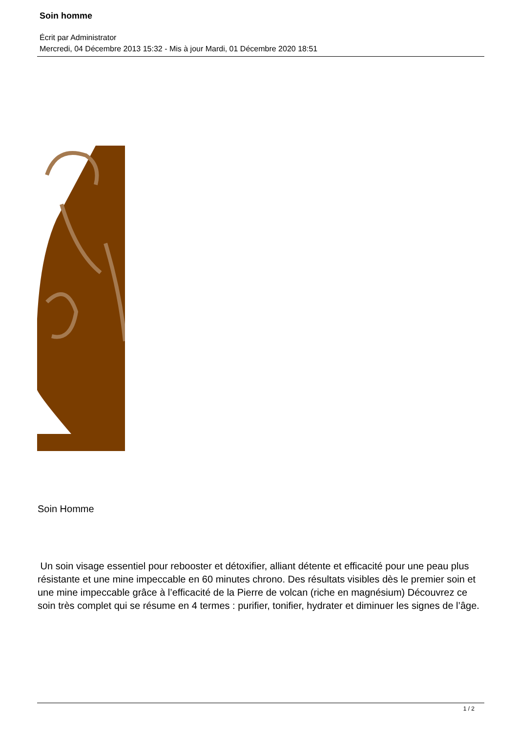Soin homme
Écrit par Administrator
Mercredi, 04 Décembre 2013 15:32 - Mis à jour Mardi, 01 Décembre 2020 18:51
Soin Homme
Un soin visage essentiel pour rebooster et détoxifier, alliant détente et efficacité pour une peau plus résistante et une mine impeccable en 60 minutes chrono. Des résultats visibles dès le premier soin et une mine impeccable grâce à l’efficacité de la Pierre de volcan (riche en magnésium) Découvrez ce soin très complet qui se résume en 4 termes : purifier, tonifier, hydrater et diminuer les signes de l’âge.
1 / 2